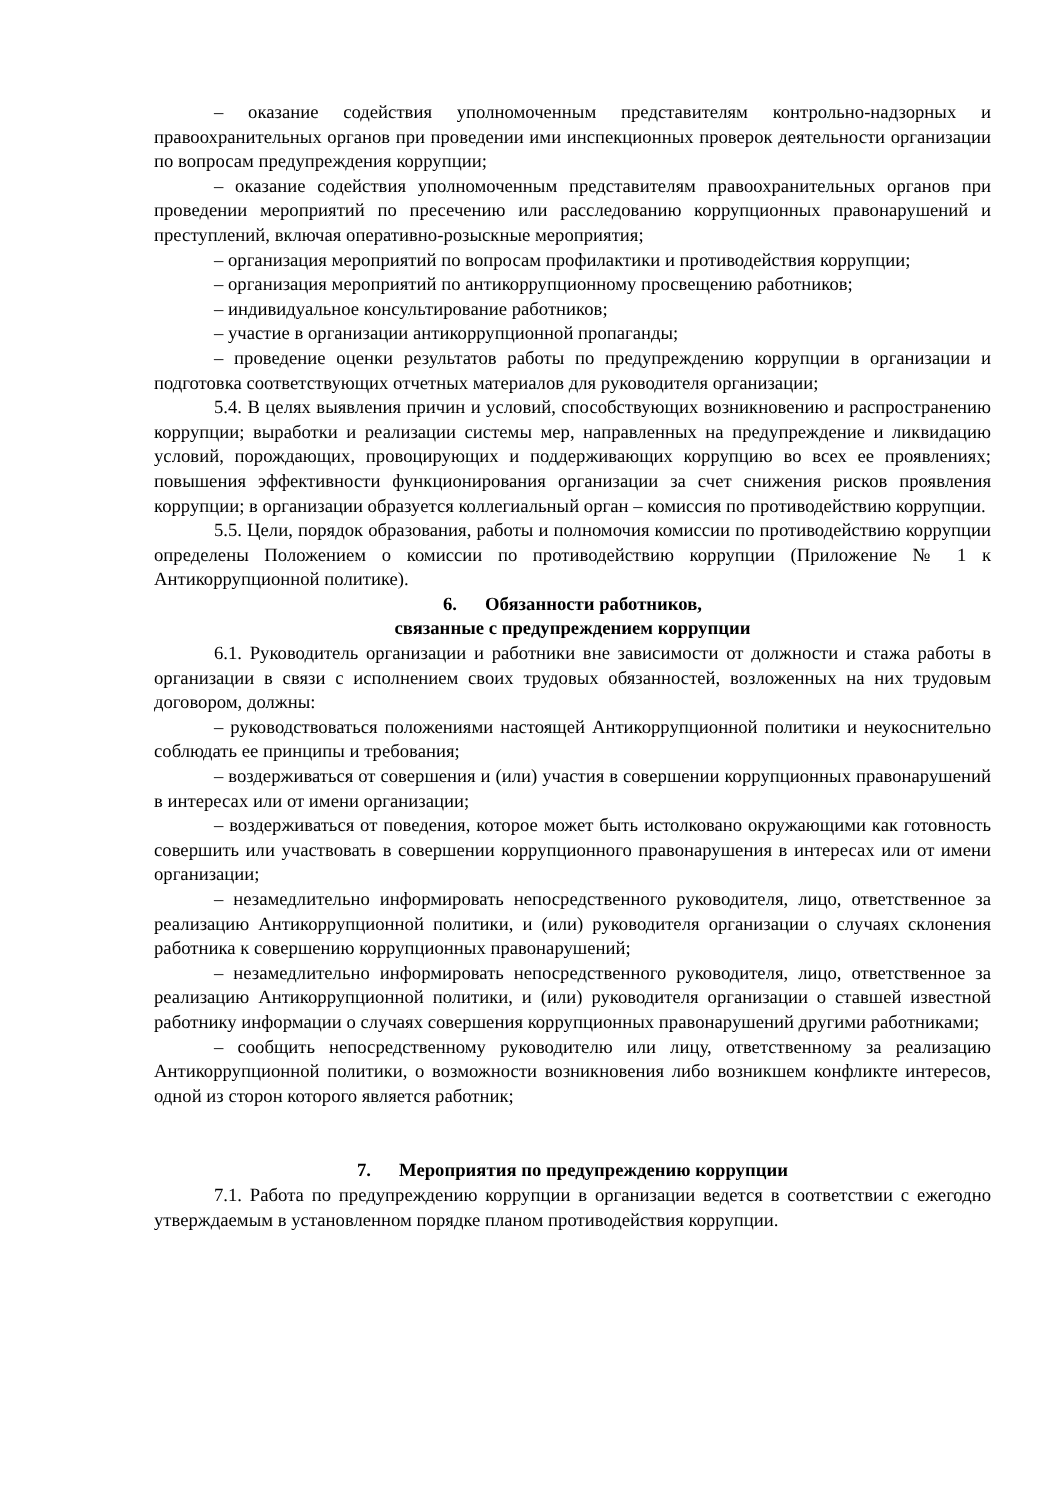– оказание содействия уполномоченным представителям контрольно-надзорных и правоохранительных органов при проведении ими инспекционных проверок деятельности организации по вопросам предупреждения коррупции;
– оказание содействия уполномоченным представителям правоохранительных органов при проведении мероприятий по пресечению или расследованию коррупционных правонарушений и преступлений, включая оперативно-розыскные мероприятия;
– организация мероприятий по вопросам профилактики и противодействия коррупции;
– организация мероприятий по антикоррупционному просвещению работников;
– индивидуальное консультирование работников;
– участие в организации антикоррупционной пропаганды;
– проведение оценки результатов работы по предупреждению коррупции в организации и подготовка соответствующих отчетных материалов для руководителя организации;
5.4. В целях выявления причин и условий, способствующих возникновению и распространению коррупции; выработки и реализации системы мер, направленных на предупреждение и ликвидацию условий, порождающих, провоцирующих и поддерживающих коррупцию во всех ее проявлениях; повышения эффективности функционирования организации за счет снижения рисков проявления коррупции; в организации образуется коллегиальный орган – комиссия по противодействию коррупции.
5.5. Цели, порядок образования, работы и полномочия комиссии по противодействию коррупции определены Положением о комиссии по противодействию коррупции (Приложение № 1 к Антикоррупционной политике).
6. Обязанности работников,
связанные с предупреждением коррупции
6.1. Руководитель организации и работники вне зависимости от должности и стажа работы в организации в связи с исполнением своих трудовых обязанностей, возложенных на них трудовым договором, должны:
– руководствоваться положениями настоящей Антикоррупционной политики и неукоснительно соблюдать ее принципы и требования;
– воздерживаться от совершения и (или) участия в совершении коррупционных правонарушений в интересах или от имени организации;
– воздерживаться от поведения, которое может быть истолковано окружающими как готовность совершить или участвовать в совершении коррупционного правонарушения в интересах или от имени организации;
– незамедлительно информировать непосредственного руководителя, лицо, ответственное за реализацию Антикоррупционной политики, и (или) руководителя организации о случаях склонения работника к совершению коррупционных правонарушений;
– незамедлительно информировать непосредственного руководителя, лицо, ответственное за реализацию Антикоррупционной политики, и (или) руководителя организации о ставшей известной работнику информации о случаях совершения коррупционных правонарушений другими работниками;
– сообщить непосредственному руководителю или лицу, ответственному за реализацию Антикоррупционной политики, о возможности возникновения либо возникшем конфликте интересов, одной из сторон которого является работник;
7. Мероприятия по предупреждению коррупции
7.1. Работа по предупреждению коррупции в организации ведется в соответствии с ежегодно утверждаемым в установленном порядке планом противодействия коррупции.